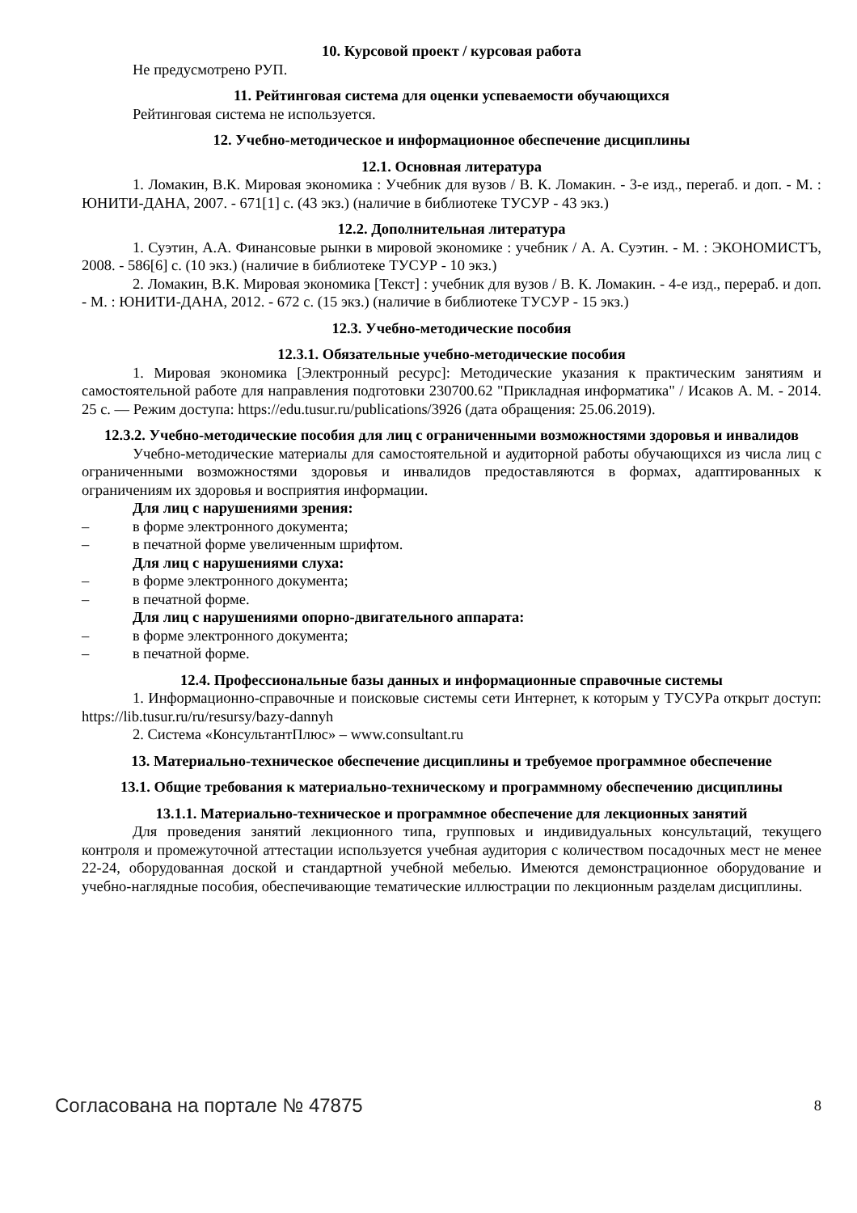10. Курсовой проект / курсовая работа
Не предусмотрено РУП.
11. Рейтинговая система для оценки успеваемости обучающихся
Рейтинговая система не используется.
12. Учебно-методическое и информационное обеспечение дисциплины
12.1. Основная литература
1. Ломакин, В.К. Мировая экономика : Учебник для вузов / В. К. Ломакин. - 3-е изд., переraб. и доп. - М. : ЮНИТИ-ДАНА, 2007. - 671[1] с. (43 экз.) (наличие в библиотеке ТУСУР - 43 экз.)
12.2. Дополнительная литература
1. Суэтин, А.А. Финансовые рынки в мировой экономике : учебник / А. А. Суэтин. - М. : ЭКОНОМИСТЪ, 2008. - 586[6] с. (10 экз.) (наличие в библиотеке ТУСУР - 10 экз.)
2. Ломакин, В.К. Мировая экономика [Текст] : учебник для вузов / В. К. Ломакин. - 4-е изд., перераб. и доп. - М. : ЮНИТИ-ДАНА, 2012. - 672 с. (15 экз.) (наличие в библиотеке ТУСУР - 15 экз.)
12.3. Учебно-методические пособия
12.3.1. Обязательные учебно-методические пособия
1. Мировая экономика [Электронный ресурс]: Методические указания к практическим занятиям и самостоятельной работе для направления подготовки 230700.62 "Прикладная информатика" / Исаков А. М. - 2014. 25 с. — Режим доступа: https://edu.tusur.ru/publications/3926 (дата обращения: 25.06.2019).
12.3.2. Учебно-методические пособия для лиц с ограниченными возможностями здоровья и инвалидов
Учебно-методические материалы для самостоятельной и аудиторной работы обучающихся из числа лиц с ограниченными возможностями здоровья и инвалидов предоставляются в формах, адаптированных к ограничениям их здоровья и восприятия информации.
Для лиц с нарушениями зрения:
– в форме электронного документа;
– в печатной форме увеличенным шрифтом.
Для лиц с нарушениями слуха:
– в форме электронного документа;
– в печатной форме.
Для лиц с нарушениями опорно-двигательного аппарата:
– в форме электронного документа;
– в печатной форме.
12.4. Профессиональные базы данных и информационные справочные системы
1. Информационно-справочные и поисковые системы сети Интернет, к которым у ТУСУРа открыт доступ: https://lib.tusur.ru/ru/resursy/bazy-dannyh
2. Система «КонсультантПлюс» – www.consultant.ru
13. Материально-техническое обеспечение дисциплины и требуемое программное обеспечение
13.1. Общие требования к материально-техническому и программному обеспечению дисциплины
13.1.1. Материально-техническое и программное обеспечение для лекционных занятий
Для проведения занятий лекционного типа, групповых и индивидуальных консультаций, текущего контроля и промежуточной аттестации используется учебная аудитория с количеством посадочных мест не менее 22-24, оборудованная доской и стандартной учебной мебелью. Имеются демонстрационное оборудование и учебно-наглядные пособия, обеспечивающие тематические иллюстрации по лекционным разделам дисциплины.
Согласована на портале № 47875 8